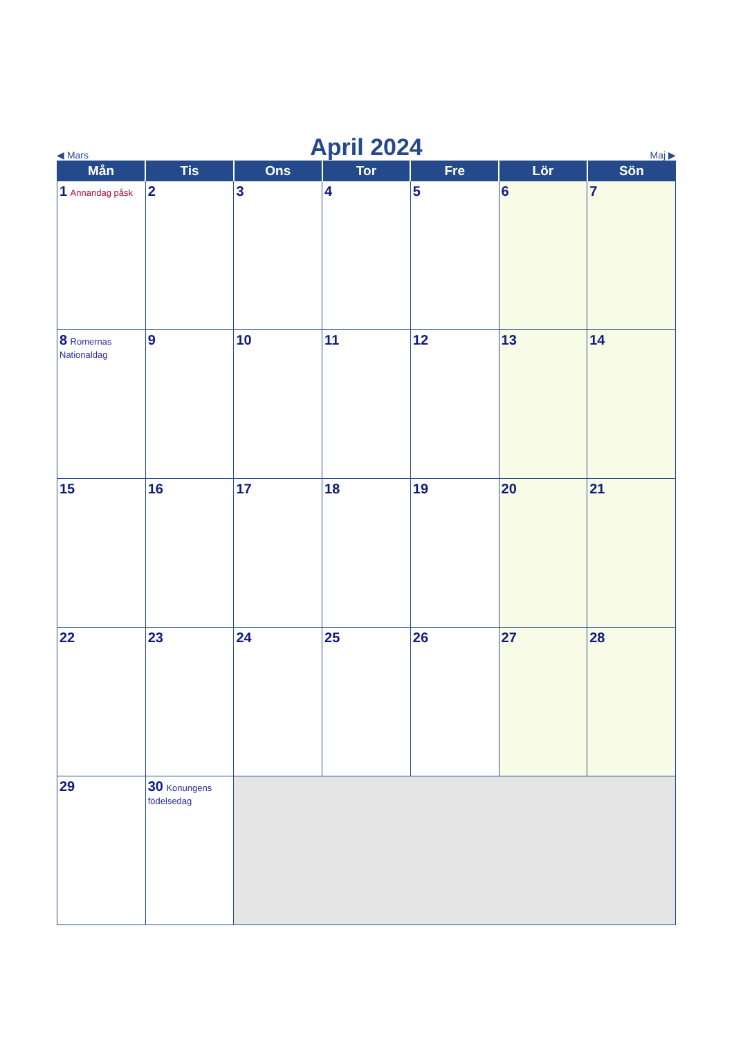◀ Mars
April 2024
Maj ▶
| Mån | Tis | Ons | Tor | Fre | Lör | Sön |
| --- | --- | --- | --- | --- | --- | --- |
| 1 Annandag påsk | 2 | 3 | 4 | 5 | 6 | 7 |
| 8 Romernas Nationaldag | 9 | 10 | 11 | 12 | 13 | 14 |
| 15 | 16 | 17 | 18 | 19 | 20 | 21 |
| 22 | 23 | 24 | 25 | 26 | 27 | 28 |
| 29 | 30 Konungens födelsedag | | | | | |